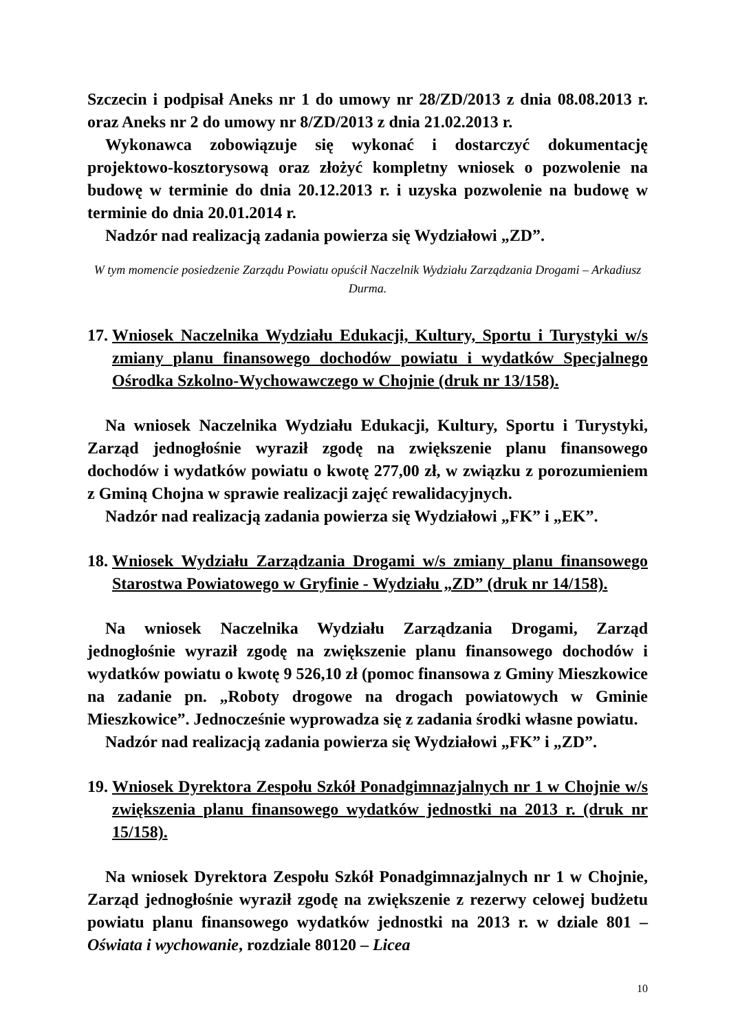Szczecin i podpisał Aneks nr 1 do umowy nr 28/ZD/2013 z dnia 08.08.2013 r. oraz Aneks nr 2 do umowy nr 8/ZD/2013 z dnia 21.02.2013 r.
Wykonawca zobowiązuje się wykonać i dostarczyć dokumentację projektowo-kosztorysową oraz złożyć kompletny wniosek o pozwolenie na budowę w terminie do dnia 20.12.2013 r. i uzyska pozwolenie na budowę w terminie do dnia 20.01.2014 r.
Nadzór nad realizacją zadania powierza się Wydziałowi „ZD”.
W tym momencie posiedzenie Zarządu Powiatu opuścił Naczelnik Wydziału Zarządzania Drogami – Arkadiusz Durma.
17. Wniosek Naczelnika Wydziału Edukacji, Kultury, Sportu i Turystyki w/s zmiany planu finansowego dochodów powiatu i wydatków Specjalnego Ośrodka Szkolno-Wychowawczego w Chojnie (druk nr 13/158).
Na wniosek Naczelnika Wydziału Edukacji, Kultury, Sportu i Turystyki, Zarząd jednogłośnie wyraził zgodę na zwiększenie planu finansowego dochodów i wydatków powiatu o kwotę 277,00 zł, w związku z porozumieniem z Gminą Chojna w sprawie realizacji zajęć rewalidacyjnych.
Nadzór nad realizacją zadania powierza się Wydziałowi „FK” i „EK”.
18. Wniosek Wydziału Zarządzania Drogami w/s zmiany planu finansowego Starostwa Powiatowego w Gryfinie - Wydziału „ZD” (druk nr 14/158).
Na wniosek Naczelnika Wydziału Zarządzania Drogami, Zarząd jednogłośnie wyraził zgodę na zwiększenie planu finansowego dochodów i wydatków powiatu o kwotę 9 526,10 zł (pomoc finansowa z Gminy Mieszkowice na zadanie pn. „Roboty drogowe na drogach powiatowych w Gminie Mieszkowice”. Jednocześnie wyprowadza się z zadania środki własne powiatu.
Nadzór nad realizacją zadania powierza się Wydziałowi „FK” i „ZD”.
19. Wniosek Dyrektora Zespołu Szkół Ponadgimnazjalnych nr 1 w Chojnie w/s zwiększenia planu finansowego wydatków jednostki na 2013 r. (druk nr 15/158).
Na wniosek Dyrektora Zespołu Szkół Ponadgimnazjalnych nr 1 w Chojnie, Zarząd jednogłośnie wyraził zgodę na zwiększenie z rezerwy celowej budżetu powiatu planu finansowego wydatków jednostki na 2013 r. w dziale 801 – Oświata i wychowanie, rozdziale 80120 – Licea
10